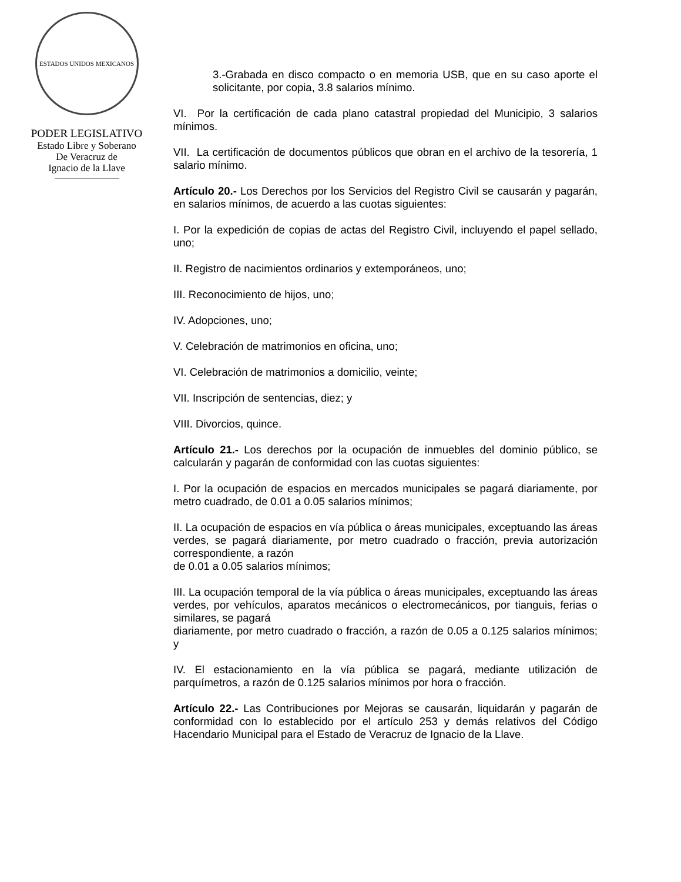ESTADOS UNIDOS MEXICANOS
PODER LEGISLATIVO
Estado Libre y Soberano
De Veracruz de
Ignacio de la Llave
3.-Grabada en disco compacto o en memoria USB, que en su caso aporte el solicitante, por copia, 3.8 salarios mínimo.
VI. Por la certificación de cada plano catastral propiedad del Municipio, 3 salarios mínimos.
VII. La certificación de documentos públicos que obran en el archivo de la tesorería, 1 salario mínimo.
Artículo 20.- Los Derechos por los Servicios del Registro Civil se causarán y pagarán, en salarios mínimos, de acuerdo a las cuotas siguientes:
I. Por la expedición de copias de actas del Registro Civil, incluyendo el papel sellado, uno;
II. Registro de nacimientos ordinarios y extemporáneos, uno;
III. Reconocimiento de hijos, uno;
IV. Adopciones, uno;
V. Celebración de matrimonios en oficina, uno;
VI. Celebración de matrimonios a domicilio, veinte;
VII. Inscripción de sentencias, diez; y
VIII. Divorcios, quince.
Artículo 21.- Los derechos por la ocupación de inmuebles del dominio público, se calcularán y pagarán de conformidad con las cuotas siguientes:
I. Por la ocupación de espacios en mercados municipales se pagará diariamente, por metro cuadrado, de 0.01 a 0.05 salarios mínimos;
II. La ocupación de espacios en vía pública o áreas municipales, exceptuando las áreas verdes, se pagará diariamente, por metro cuadrado o fracción, previa autorización correspondiente, a razón
de 0.01 a 0.05 salarios mínimos;
III. La ocupación temporal de la vía pública o áreas municipales, exceptuando las áreas verdes, por vehículos, aparatos mecánicos o electromecánicos, por tianguis, ferias o similares, se pagará
diariamente, por metro cuadrado o fracción, a razón de 0.05 a 0.125 salarios mínimos; y
IV. El estacionamiento en la vía pública se pagará, mediante utilización de parquímetros, a razón de 0.125 salarios mínimos por hora o fracción.
Artículo 22.- Las Contribuciones por Mejoras se causarán, liquidarán y pagarán de conformidad con lo establecido por el artículo 253 y demás relativos del Código Hacendario Municipal para el Estado de Veracruz de Ignacio de la Llave.